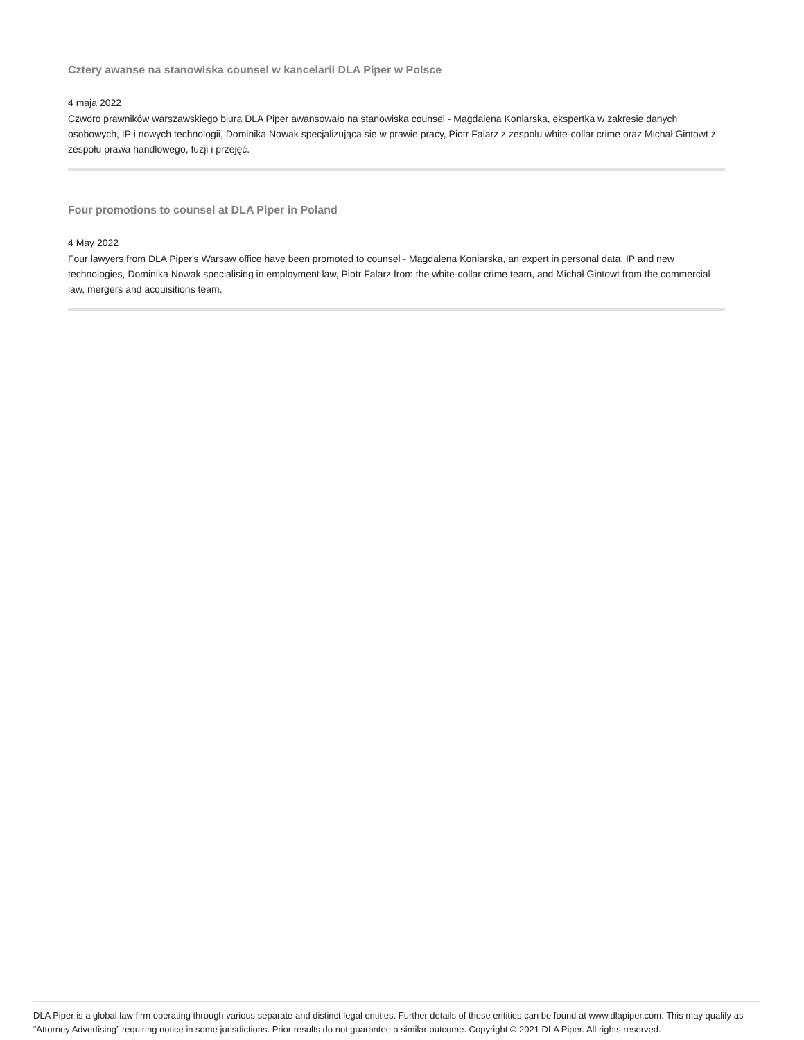Cztery awanse na stanowiska counsel w kancelarii DLA Piper w Polsce
4 maja 2022
Czworo prawników warszawskiego biura DLA Piper awansowało na stanowiska counsel - Magdalena Koniarska, ekspertka w zakresie danych osobowych, IP i nowych technologii, Dominika Nowak specjalizująca się w prawie pracy, Piotr Falarz z zespołu white-collar crime oraz Michał Gintowt z zespołu prawa handlowego, fuzji i przejęć.
Four promotions to counsel at DLA Piper in Poland
4 May 2022
Four lawyers from DLA Piper's Warsaw office have been promoted to counsel - Magdalena Koniarska, an expert in personal data, IP and new technologies, Dominika Nowak specialising in employment law, Piotr Falarz from the white-collar crime team, and Michał Gintowt from the commercial law, mergers and acquisitions team.
DLA Piper is a global law firm operating through various separate and distinct legal entities. Further details of these entities can be found at www.dlapiper.com. This may qualify as “Attorney Advertising” requiring notice in some jurisdictions. Prior results do not guarantee a similar outcome. Copyright © 2021 DLA Piper. All rights reserved.